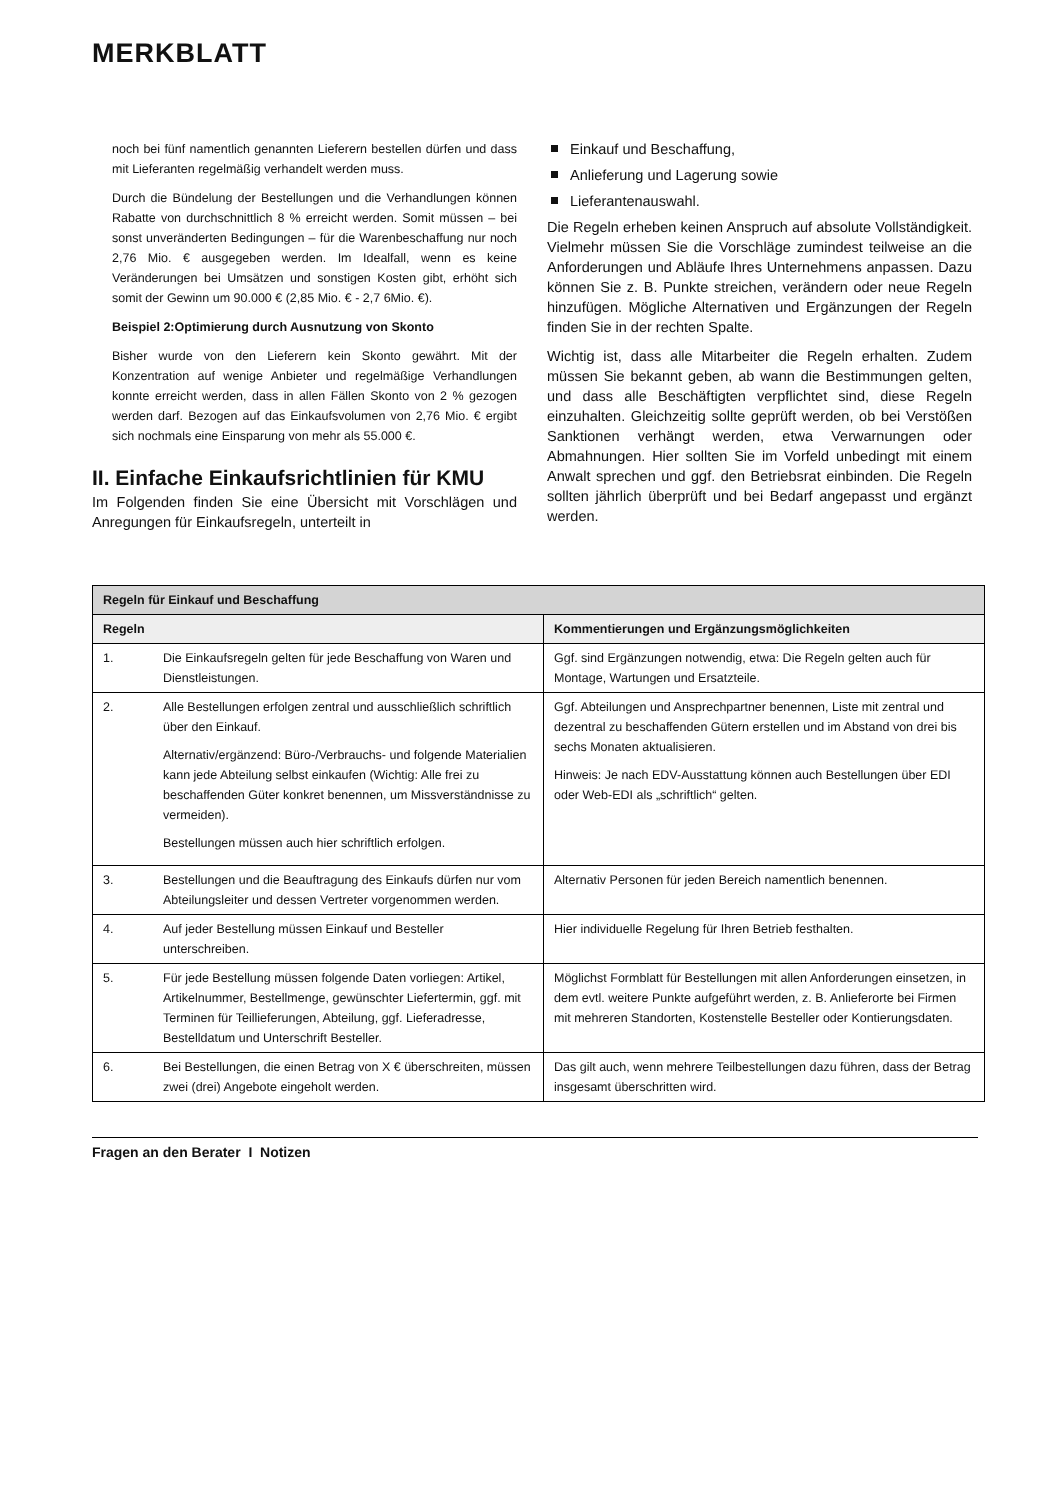MERKBLATT
noch bei fünf namentlich genannten Lieferern bestellen dürfen und dass mit Lieferanten regelmäßig verhandelt werden muss.
Durch die Bündelung der Bestellungen und die Verhandlungen können Rabatte von durchschnittlich 8 % erreicht werden. Somit müssen – bei sonst unveränderten Bedingungen – für die Warenbeschaffung nur noch 2,76 Mio. € ausgegeben werden. Im Idealfall, wenn es keine Veränderungen bei Umsätzen und sonstigen Kosten gibt, erhöht sich somit der Gewinn um 90.000 € (2,85 Mio. € - 2,7 6Mio. €).
Beispiel 2:Optimierung durch Ausnutzung von Skonto
Bisher wurde von den Lieferern kein Skonto gewährt. Mit der Konzentration auf wenige Anbieter und regelmäßige Verhandlungen konnte erreicht werden, dass in allen Fällen Skonto von 2 % gezogen werden darf. Bezogen auf das Einkaufsvolumen von 2,76 Mio. € ergibt sich nochmals eine Einsparung von mehr als 55.000 €.
II. Einfache Einkaufsrichtlinien für KMU
Im Folgenden finden Sie eine Übersicht mit Vorschlägen und Anregungen für Einkaufsregeln, unterteilt in
Einkauf und Beschaffung,
Anlieferung und Lagerung sowie
Lieferantenauswahl.
Die Regeln erheben keinen Anspruch auf absolute Vollständigkeit. Vielmehr müssen Sie die Vorschläge zumindest teilweise an die Anforderungen und Abläufe Ihres Unternehmens anpassen. Dazu können Sie z. B. Punkte streichen, verändern oder neue Regeln hinzufügen. Mögliche Alternativen und Ergänzungen der Regeln finden Sie in der rechten Spalte.
Wichtig ist, dass alle Mitarbeiter die Regeln erhalten. Zudem müssen Sie bekannt geben, ab wann die Bestimmungen gelten, und dass alle Beschäftigten verpflichtet sind, diese Regeln einzuhalten. Gleichzeitig sollte geprüft werden, ob bei Verstößen Sanktionen verhängt werden, etwa Verwarnungen oder Abmahnungen. Hier sollten Sie im Vorfeld unbedingt mit einem Anwalt sprechen und ggf. den Betriebsrat einbinden. Die Regeln sollten jährlich überprüft und bei Bedarf angepasst und ergänzt werden.
| Regeln für Einkauf und Beschaffung | | |
| --- | --- | --- |
| Regeln | | Kommentierungen und Ergänzungsmöglichkeiten |
| 1. | Die Einkaufsregeln gelten für jede Beschaffung von Waren und Dienstleistungen. | Ggf. sind Ergänzungen notwendig, etwa: Die Regeln gelten auch für Montage, Wartungen und Ersatzteile. |
| 2. | Alle Bestellungen erfolgen zentral und ausschließlich schriftlich über den Einkauf. Alternativ/ergänzend: Büro-/Verbrauchs- und folgende Materialien kann jede Abteilung selbst einkaufen (Wichtig: Alle frei zu beschaffenden Güter konkret benennen, um Missverständnisse zu vermeiden). Bestellungen müssen auch hier schriftlich erfolgen. | Ggf. Abteilungen und Ansprechpartner benennen, Liste mit zentral und dezentral zu beschaffenden Gütern erstellen und im Abstand von drei bis sechs Monaten aktualisieren. Hinweis: Je nach EDV-Ausstattung können auch Bestellungen über EDI oder Web-EDI als „schriftlich“ gelten. |
| 3. | Bestellungen und die Beauftragung des Einkaufs dürfen nur vom Abteilungsleiter und dessen Vertreter vorgenommen werden. | Alternativ Personen für jeden Bereich namentlich benennen. |
| 4. | Auf jeder Bestellung müssen Einkauf und Besteller unterschreiben. | Hier individuelle Regelung für Ihren Betrieb festhalten. |
| 5. | Für jede Bestellung müssen folgende Daten vorliegen: Artikel, Artikelnummer, Bestellmenge, gewünschter Liefertermin, ggf. mit Terminen für Teillieferungen, Abteilung, ggf. Lieferadresse, Bestelldatum und Unterschrift Besteller. | Möglichst Formblatt für Bestellungen mit allen Anforderungen einsetzen, in dem evtl. weitere Punkte aufgeführt werden, z. B. Anlieferorte bei Firmen mit mehreren Standorten, Kostenstelle Besteller oder Kontierungsdaten. |
| 6. | Bei Bestellungen, die einen Betrag von X € überschreiten, müssen zwei (drei) Angebote eingeholt werden. | Das gilt auch, wenn mehrere Teilbestellungen dazu führen, dass der Betrag insgesamt überschritten wird. |
Fragen an den Berater I Notizen